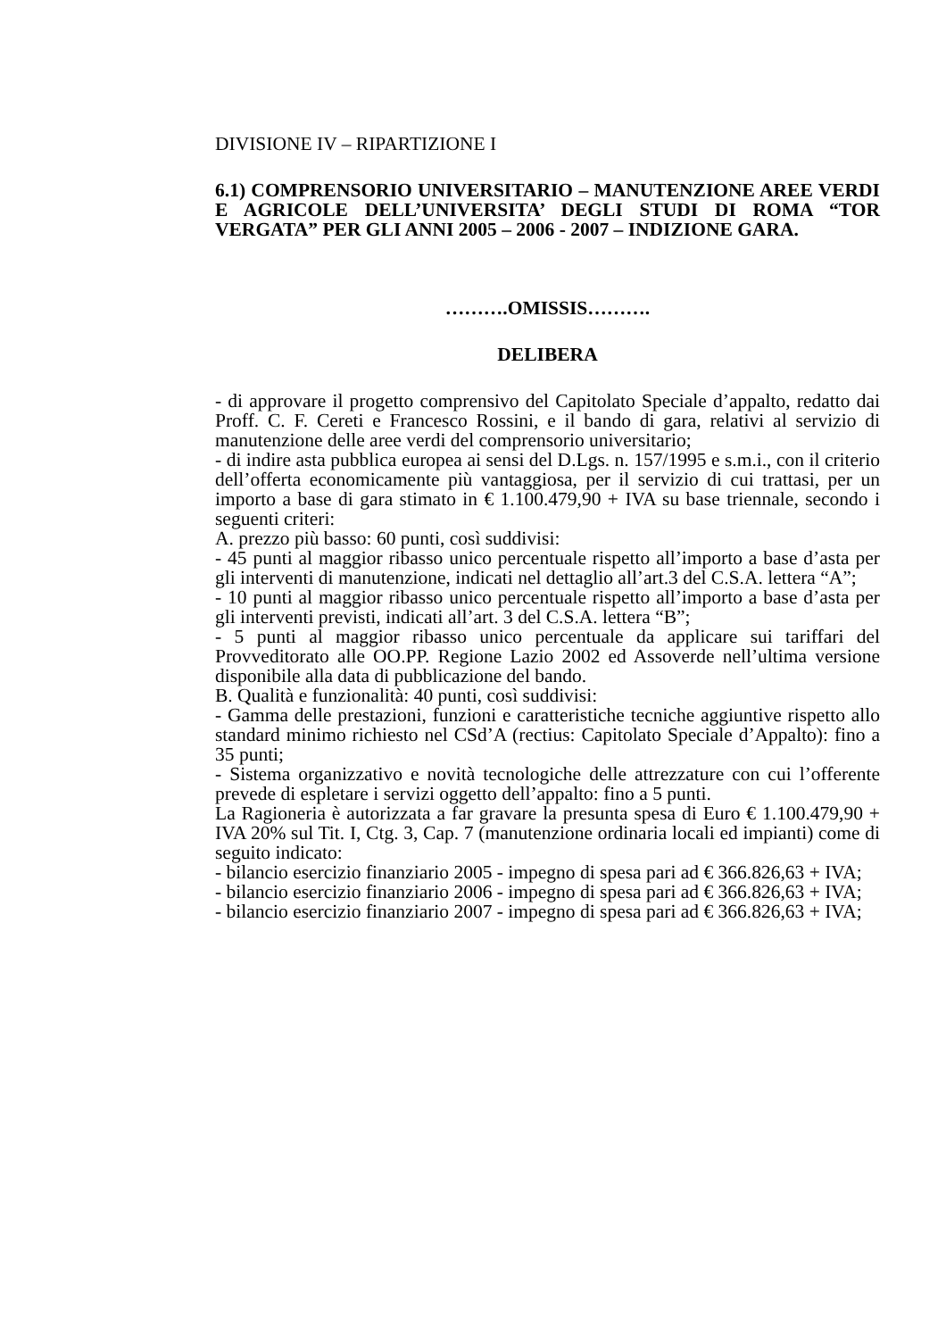DIVISIONE IV – RIPARTIZIONE I
6.1) COMPRENSORIO UNIVERSITARIO – MANUTENZIONE AREE VERDI E AGRICOLE DELL’UNIVERSITA’ DEGLI STUDI DI ROMA “TOR VERGATA” PER GLI ANNI 2005 – 2006 - 2007 – INDIZIONE GARA.
……….OMISSIS……….
DELIBERA
- di approvare il progetto comprensivo del Capitolato Speciale d’appalto, redatto dai Proff. C. F. Cereti e Francesco Rossini, e il bando di gara, relativi al servizio di manutenzione delle aree verdi del comprensorio universitario;
- di indire asta pubblica europea ai sensi del D.Lgs. n. 157/1995 e s.m.i., con il criterio dell’offerta economicamente più vantaggiosa, per il servizio di cui trattasi, per un importo a base di gara stimato in € 1.100.479,90 + IVA su base triennale, secondo i seguenti criteri:
A. prezzo più basso: 60 punti, così suddivisi:
- 45 punti al maggior ribasso unico percentuale rispetto all’importo a base d’asta per gli interventi di manutenzione, indicati nel dettaglio all’art.3 del C.S.A. lettera “A”;
- 10 punti al maggior ribasso unico percentuale rispetto all’importo a base d’asta per gli interventi previsti, indicati all’art. 3 del C.S.A. lettera “B”;
- 5 punti al maggior ribasso unico percentuale da applicare sui tariffari del Provveditorato alle OO.PP. Regione Lazio 2002 ed Assoverde nell’ultima versione disponibile alla data di pubblicazione del bando.
B. Qualità e funzionalità: 40 punti, così suddivisi:
- Gamma delle prestazioni, funzioni e caratteristiche tecniche aggiuntive rispetto allo standard minimo richiesto nel CSd’A (rectius: Capitolato Speciale d’Appalto): fino a 35 punti;
- Sistema organizzativo e novità tecnologiche delle attrezzature con cui l’offerente prevede di espletare i servizi oggetto dell’appalto: fino a 5 punti.
La Ragioneria è autorizzata a far gravare la presunta spesa di Euro € 1.100.479,90 + IVA 20% sul Tit. I, Ctg. 3, Cap. 7 (manutenzione ordinaria locali ed impianti) come di seguito indicato:
- bilancio esercizio finanziario 2005 - impegno di spesa pari ad € 366.826,63 + IVA;
- bilancio esercizio finanziario 2006 - impegno di spesa pari ad € 366.826,63 + IVA;
- bilancio esercizio finanziario 2007 - impegno di spesa pari ad € 366.826,63 + IVA;